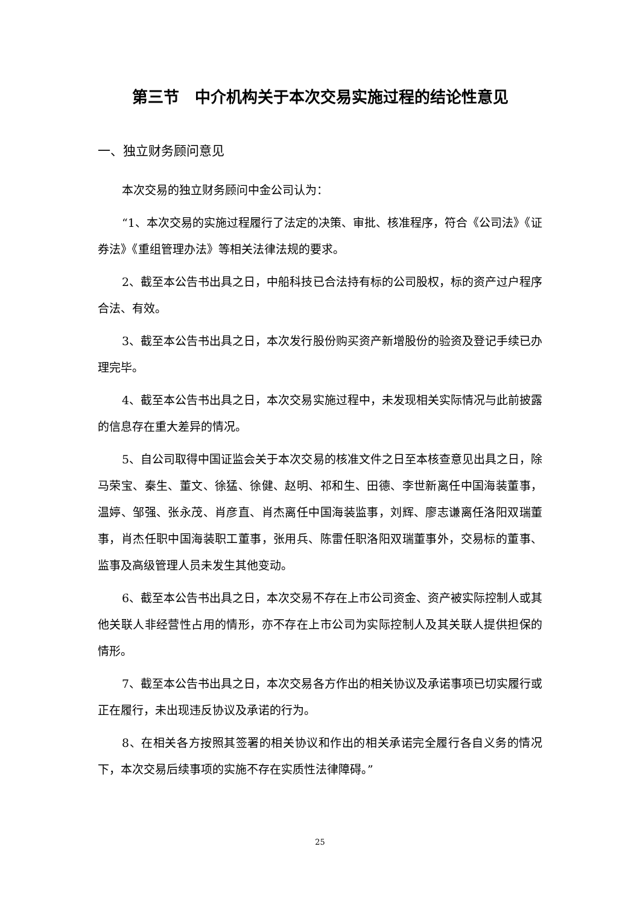第三节　中介机构关于本次交易实施过程的结论性意见
一、独立财务顾问意见
本次交易的独立财务顾问中金公司认为：
“1、本次交易的实施过程履行了法定的决策、审批、核准程序，符合《公司法》《证券法》《重组管理办法》等相关法律法规的要求。
2、截至本公告书出具之日，中船科技已合法持有标的公司股权，标的资产过户程序合法、有效。
3、截至本公告书出具之日，本次发行股份购买资产新增股份的验资及登记手续已办理完毕。
4、截至本公告书出具之日，本次交易实施过程中，未发现相关实际情况与此前披露的信息存在重大差异的情况。
5、自公司取得中国证监会关于本次交易的核准文件之日至本核查意见出具之日，除马荣宝、秦生、董文、徐猛、徐健、赵明、祁和生、田德、李世新离任中国海装董事，温婷、邹强、张永茂、肖彦直、肖杰离任中国海装监事，刘辉、廖志谦离任洛阳双瑞董事，肖杰任职中国海装职工董事，张用兵、陈雷任职洛阳双瑞董事外，交易标的董事、监事及高级管理人员未发生其他变动。
6、截至本公告书出具之日，本次交易不存在上市公司资金、资产被实际控制人或其他关联人非经营性占用的情形，亦不存在上市公司为实际控制人及其关联人提供担保的情形。
7、截至本公告书出具之日，本次交易各方作出的相关协议及承诺事项已切实履行或正在履行，未出现违反协议及承诺的行为。
8、在相关各方按照其签署的相关协议和作出的相关承诺完全履行各自义务的情况下，本次交易后续事项的实施不存在实质性法律障碍。”
25